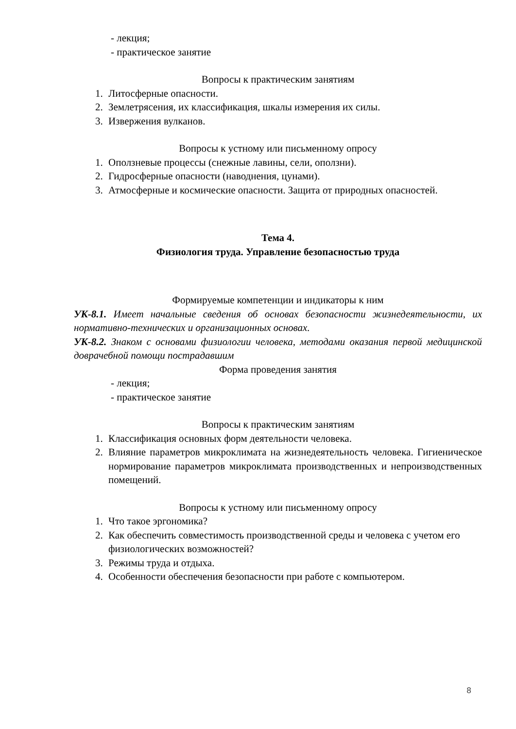- лекция;
- практическое занятие
Вопросы к практическим занятиям
1. Литосферные опасности.
2. Землетрясения, их классификация, шкалы измерения их силы.
3. Извержения вулканов.
Вопросы к устному или письменному опросу
1. Оползневые процессы (снежные лавины, сели, оползни).
2. Гидросферные опасности (наводнения, цунами).
3. Атмосферные и космические опасности. Защита от природных опасностей.
Тема 4.
Физиология труда. Управление безопасностью труда
Формируемые компетенции и индикаторы к ним
УК-8.1. Имеет начальные сведения об основах безопасности жизнедеятельности, их нормативно-технических и организационных основах.
УК-8.2. Знаком с основами физиологии человека, методами оказания первой медицинской доврачебной помощи пострадавшим
Форма проведения занятия
- лекция;
- практическое занятие
Вопросы к практическим занятиям
1. Классификация основных форм деятельности человека.
2. Влияние параметров микроклимата на жизнедеятельность человека. Гигиеническое нормирование параметров микроклимата производственных и непроизводственных помещений.
Вопросы к устному или письменному опросу
1. Что такое эргономика?
2. Как обеспечить совместимость производственной среды и человека с учетом его физиологических возможностей?
3. Режимы труда и отдыха.
4. Особенности обеспечения безопасности при работе с компьютером.
8